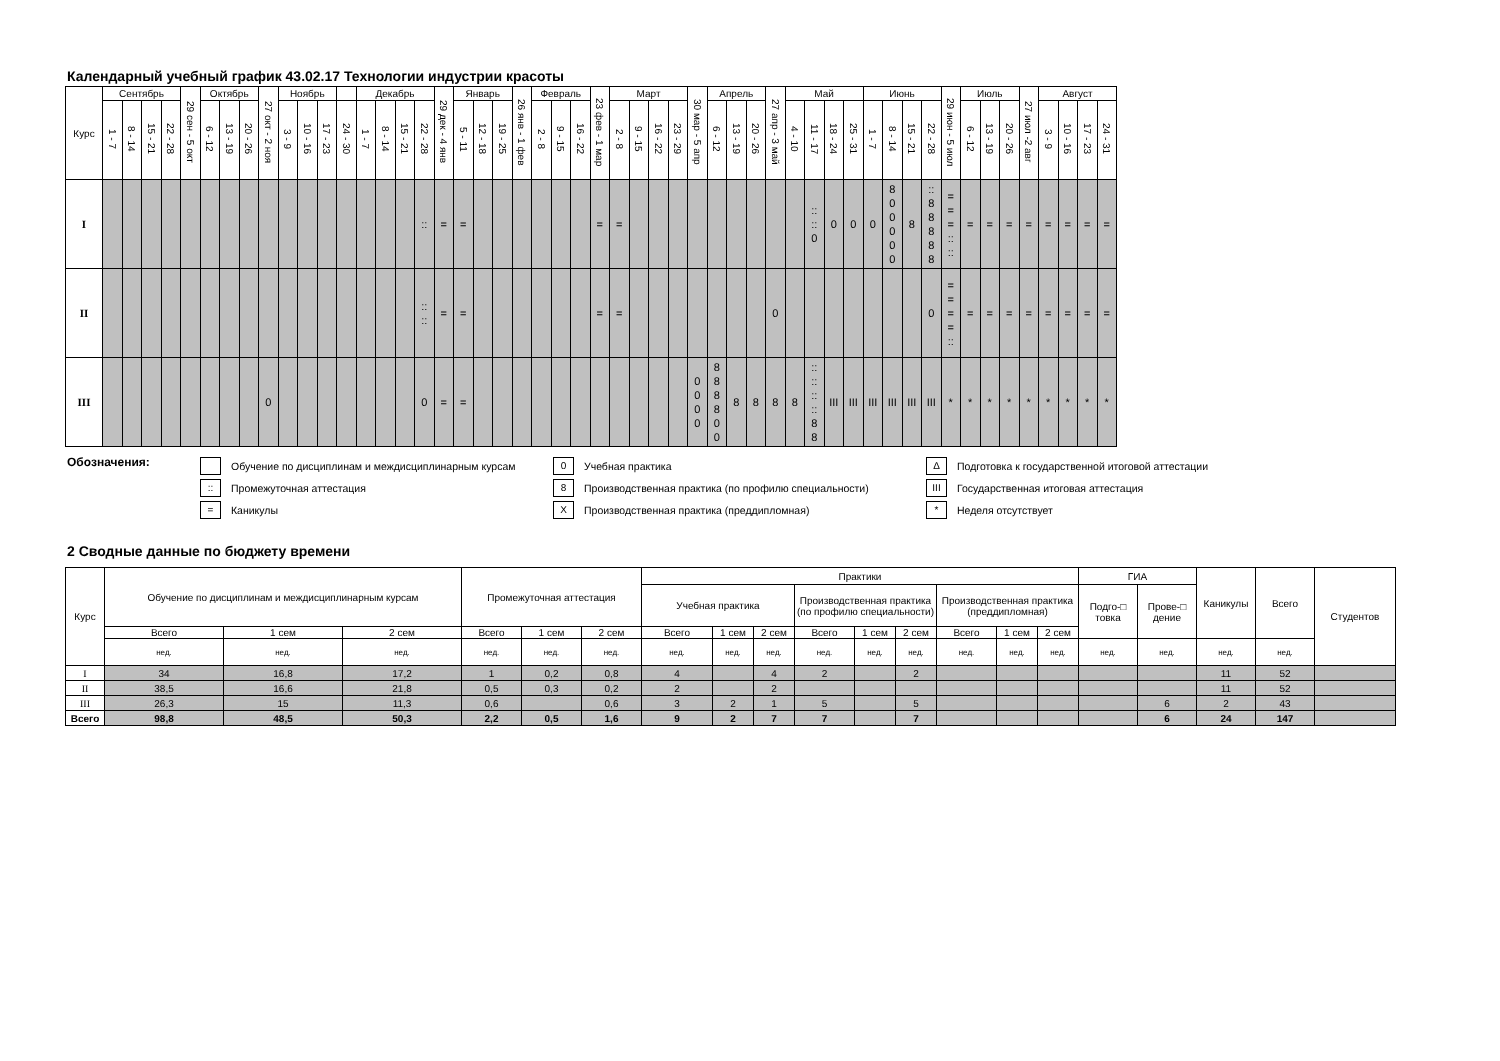Календарный учебный график 43.02.17 Технологии индустрии красоты
| Курс | Сентябрь | | | | 29 сен - 5 окт | Октябрь | | | 27 окт - 2 ноя | Ноябрь | | | | Декабрь | | | | 29 дек - 4 янв | Январь | | | 26 янв - 1 фев | Февраль | | | 23 фев - 1 мар | Март | | | | 30 мар - 5 апр | Апрель | | | 27 апр - 3 май | Май | | | | Июнь | | | | 29 июн - 5 июл | Июль | | | 27 июл -2 авг | Август | | | |
| --- | --- | --- | --- | --- | --- | --- | --- | --- | --- | --- | --- | --- | --- | --- | --- | --- | --- | --- | --- | --- | --- | --- | --- | --- | --- | --- | --- | --- | --- | --- | --- | --- | --- | --- | --- | --- | --- | --- | --- | --- | --- | --- | --- | --- | --- | --- | --- | --- | --- | --- | --- | --- |
| | 1 - 7 | 8 - 14 | 15 - 21 | 22 - 28 | | 6 - 12 | 13 - 19 | 20 - 26 | | 3 - 9 | 10 - 16 | 17 - 23 | 24 - 30 | 1 - 7 | 8 - 14 | 15 - 21 | 22 - 28 | | 5 - 11 | 12 - 18 | 19 - 25 | | 2 - 8 | 9 - 15 | 16 - 22 | | 2 - 8 | 9 - 15 | 16 - 22 | 23 - 29 | | 6 - 12 | 13 - 19 | 20 - 26 | | 4 - 10 | 11 - 17 | 18 - 24 | 25 - 31 | 1 - 7 | 8 - 14 | 15 - 21 | 22 - 28 | | 6 - 12 | 13 - 19 | 20 - 26 | | 3 - 9 | 10 - 16 | 17 - 23 | 24 - 31 |
| I | | | | | | | | | | | | | | | | | :: | = | = | | | | | | | = | = | | | | | | | | | | :: :: 0 | 0 | 0 | 0 | 8 0 0 0 0 0 | 8 | :: 8 8 8 8 8 | = = = :: :: | = | = | = | = | = | = | = | = |
| II | | | | | | | | | | | | | | | | | :: :: | = | = | | | | | | | = | = | | | | | | | | 0 | | | | | | | | 0 | = = = = :: | = | = | = | = | = | = | = | = |
| III | | | | | | | | | 0 | | | | | | | | 0 | = | = | | | | | | | | | | | | 0 0 0 0 | 8 8 8 8 0 0 | 8 | 8 | 8 | 8 | :: :: :: :: 8 8 | III | III | III | III | III | III | * | * | * | * | * | * | * | * | * |
Обозначения:
Обучение по дисциплинам и междисциплинарным курсам
:: Промежуточная аттестация
= Каникулы
0 Учебная практика
8 Производственная практика (по профилю специальности)
X Производственная практика (преддипломная)
∆ Подготовка к государственной итоговой аттестации
III Государственная итоговая аттестация
* Неделя отсутствует
2 Сводные данные по бюджету времени
| Курс | Обучение по дисциплинам и междисциплинарным курсам | | | Промежуточная аттестация | | | Практики | | | | | | | | | ГИА | | Каникулы | Всего | Студентов |
| --- | --- | --- | --- | --- | --- | --- | --- | --- | --- | --- | --- | --- | --- | --- | --- | --- | --- | --- | --- | --- |
| | | | | | | | Учебная практика | | | Производственная практика (по профилю специальности) | | | Производственная практика (преддипломная) | | | Подго-□ товка | Прове-□ дение | | | |
| | Всего | 1 сем | 2 сем | Всего | 1 сем | 2 сем | Всего | 1 сем | 2 сем | Всего | 1 сем | 2 сем | Всего | 1 сем | 2 сем | | | | | |
| | нед. | нед. | нед. | нед. | нед. | нед. | нед. | нед. | нед. | нед. | нед. | нед. | нед. | нед. | нед. | нед. | нед. | нед. | нед. | |
| I | 34 | 16,8 | 17,2 | 1 | 0,2 | 0,8 | 4 | | 4 | 2 | | 2 | | | | | | 11 | 52 | |
| II | 38,5 | 16,6 | 21,8 | 0,5 | 0,3 | 0,2 | 2 | | 2 | | | | | | | | | 11 | 52 | |
| III | 26,3 | 15 | 11,3 | 0,6 | | 0,6 | 3 | 2 | 1 | 5 | | 5 | | | | | 6 | 2 | 43 | |
| Всего | 98,8 | 48,5 | 50,3 | 2,2 | 0,5 | 1,6 | 9 | 2 | 7 | 7 | | 7 | | | | | 6 | 24 | 147 | |